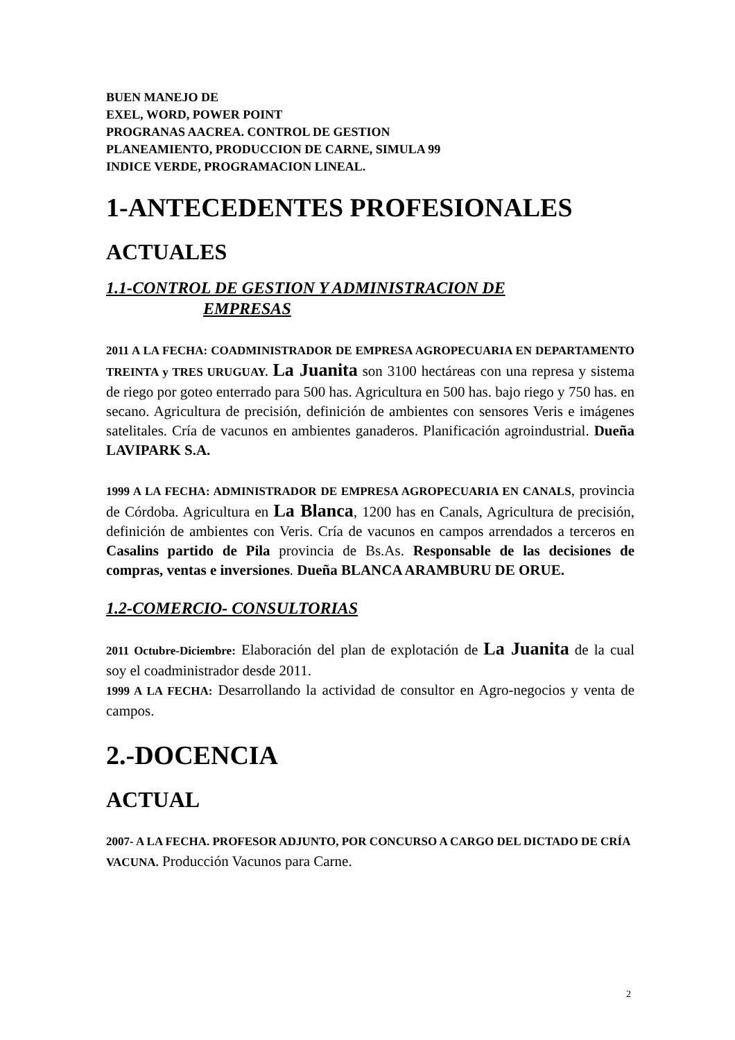BUEN MANEJO DE
EXEL, WORD, POWER POINT
PROGRANAS AACREA. CONTROL DE GESTION
PLANEAMIENTO, PRODUCCION DE CARNE, SIMULA 99
INDICE VERDE, PROGRAMACION LINEAL.
1-ANTECEDENTES PROFESIONALES
ACTUALES
1.1-CONTROL DE GESTION Y ADMINISTRACION DE
EMPRESAS
2011 A LA FECHA: COADMINISTRADOR DE EMPRESA AGROPECUARIA EN DEPARTAMENTO TREINTA y TRES URUGUAY. La Juanita son 3100 hectáreas con una represa y sistema de riego por goteo enterrado para 500 has. Agricultura en 500 has. bajo riego y 750 has. en secano. Agricultura de precisión, definición de ambientes con sensores Veris e imágenes satelitales. Cría de vacunos en ambientes ganaderos. Planificación agroindustrial. Dueña LAVIPARK S.A.
1999 A LA FECHA: ADMINISTRADOR DE EMPRESA AGROPECUARIA EN CANALS, provincia de Córdoba. Agricultura en La Blanca, 1200 has en Canals, Agricultura de precisión, definición de ambientes con Veris. Cría de vacunos en campos arrendados a terceros en Casalins partido de Pila provincia de Bs.As. Responsable de las decisiones de compras, ventas e inversiones. Dueña BLANCA ARAMBURU DE ORUE.
1.2-COMERCIO- CONSULTORIAS
2011 Octubre-Diciembre: Elaboración del plan de explotación de La Juanita de la cual soy el coadministrador desde 2011.
1999 A LA FECHA: Desarrollando la actividad de consultor en Agro-negocios y venta de campos.
2.-DOCENCIA
ACTUAL
2007- A LA FECHA. PROFESOR ADJUNTO, POR CONCURSO A CARGO DEL DICTADO DE CRÍA VACUNA. Producción Vacunos para Carne.
2